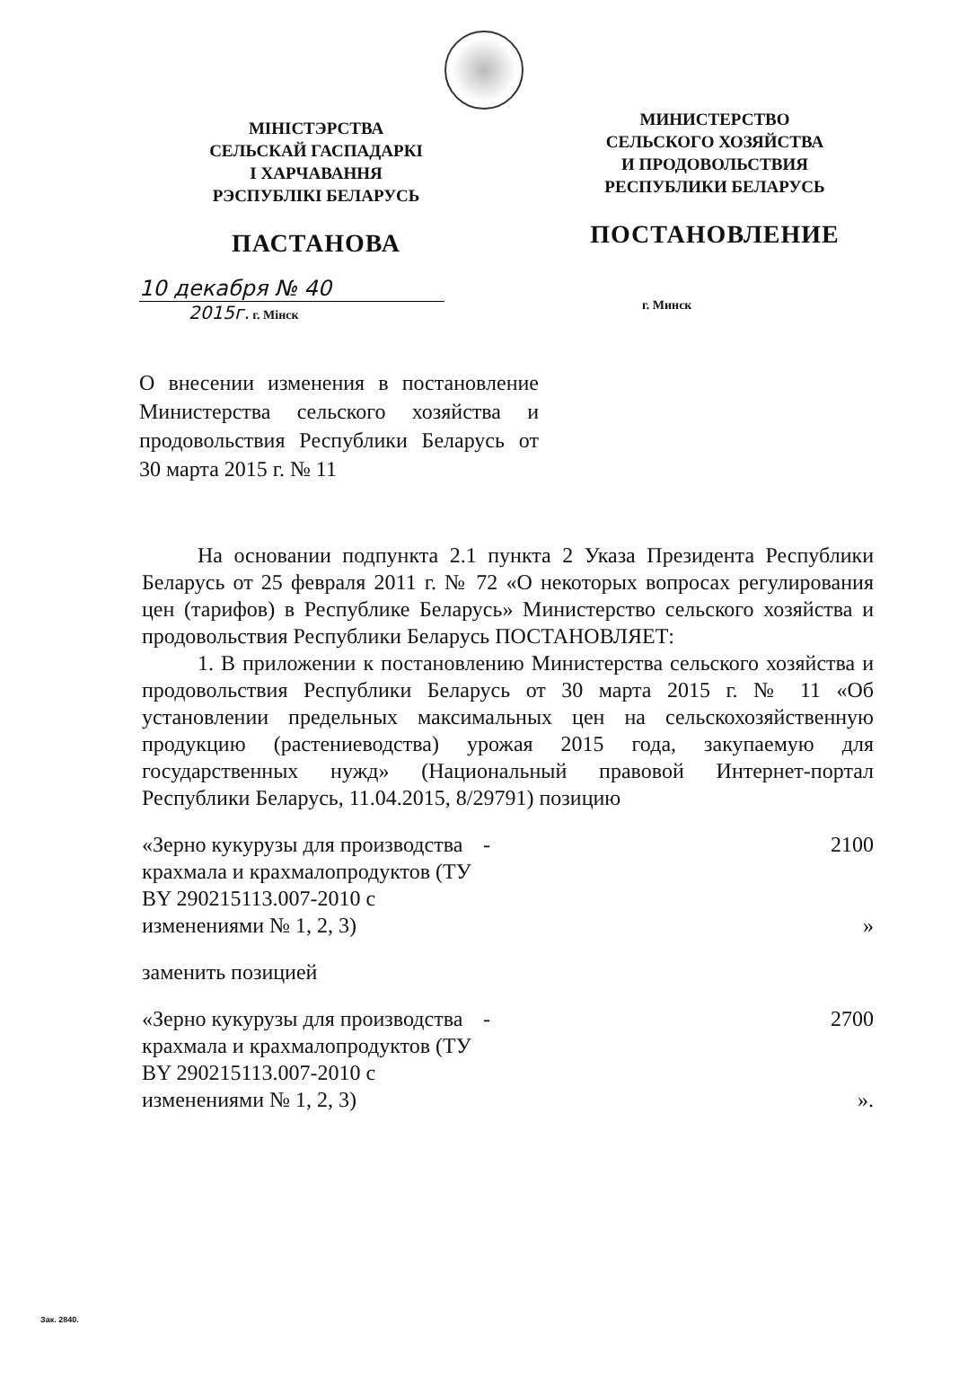МІНІСТЭРСТВА
СЕЛЬСКАЙ ГАСПАДАРКІ
І ХАРЧАВАННЯ
РЭСПУБЛІКІ БЕЛАРУСЬ
ПАСТАНОВА
МИНИСТЕРСТВО
СЕЛЬСКОГО ХОЗЯЙСТВА
И ПРОДОВОЛЬСТВИЯ
РЕСПУБЛИКИ БЕЛАРУСЬ
ПОСТАНОВЛЕНИЕ
10 декабря № 40
2015г. г. Мінск
г. Минск
О внесении изменения в постановление Министерства сельского хозяйства и продовольствия Республики Беларусь от 30 марта 2015 г. № 11
На основании подпункта 2.1 пункта 2 Указа Президента Республики Беларусь от 25 февраля 2011 г. № 72 «О некоторых вопросах регулирования цен (тарифов) в Республике Беларусь» Министерство сельского хозяйства и продовольствия Республики Беларусь ПОСТАНОВЛЯЕТ:
1. В приложении к постановлению Министерства сельского хозяйства и продовольствия Республики Беларусь от 30 марта 2015 г. № 11 «Об установлении предельных максимальных цен на сельскохозяйственную продукцию (растениеводства) урожая 2015 года, закупаемую для государственных нужд» (Национальный правовой Интернет-портал Республики Беларусь, 11.04.2015, 8/29791) позицию
«Зерно кукурузы для производства крахмала и крахмалопродуктов (ТУ BY 290215113.007-2010 с изменениями № 1, 2, 3)
- 2100
»
заменить позицией
«Зерно кукурузы для производства крахмала и крахмалопродуктов (ТУ BY 290215113.007-2010 с изменениями № 1, 2, 3)
- 2700
».
Зак. 2840.